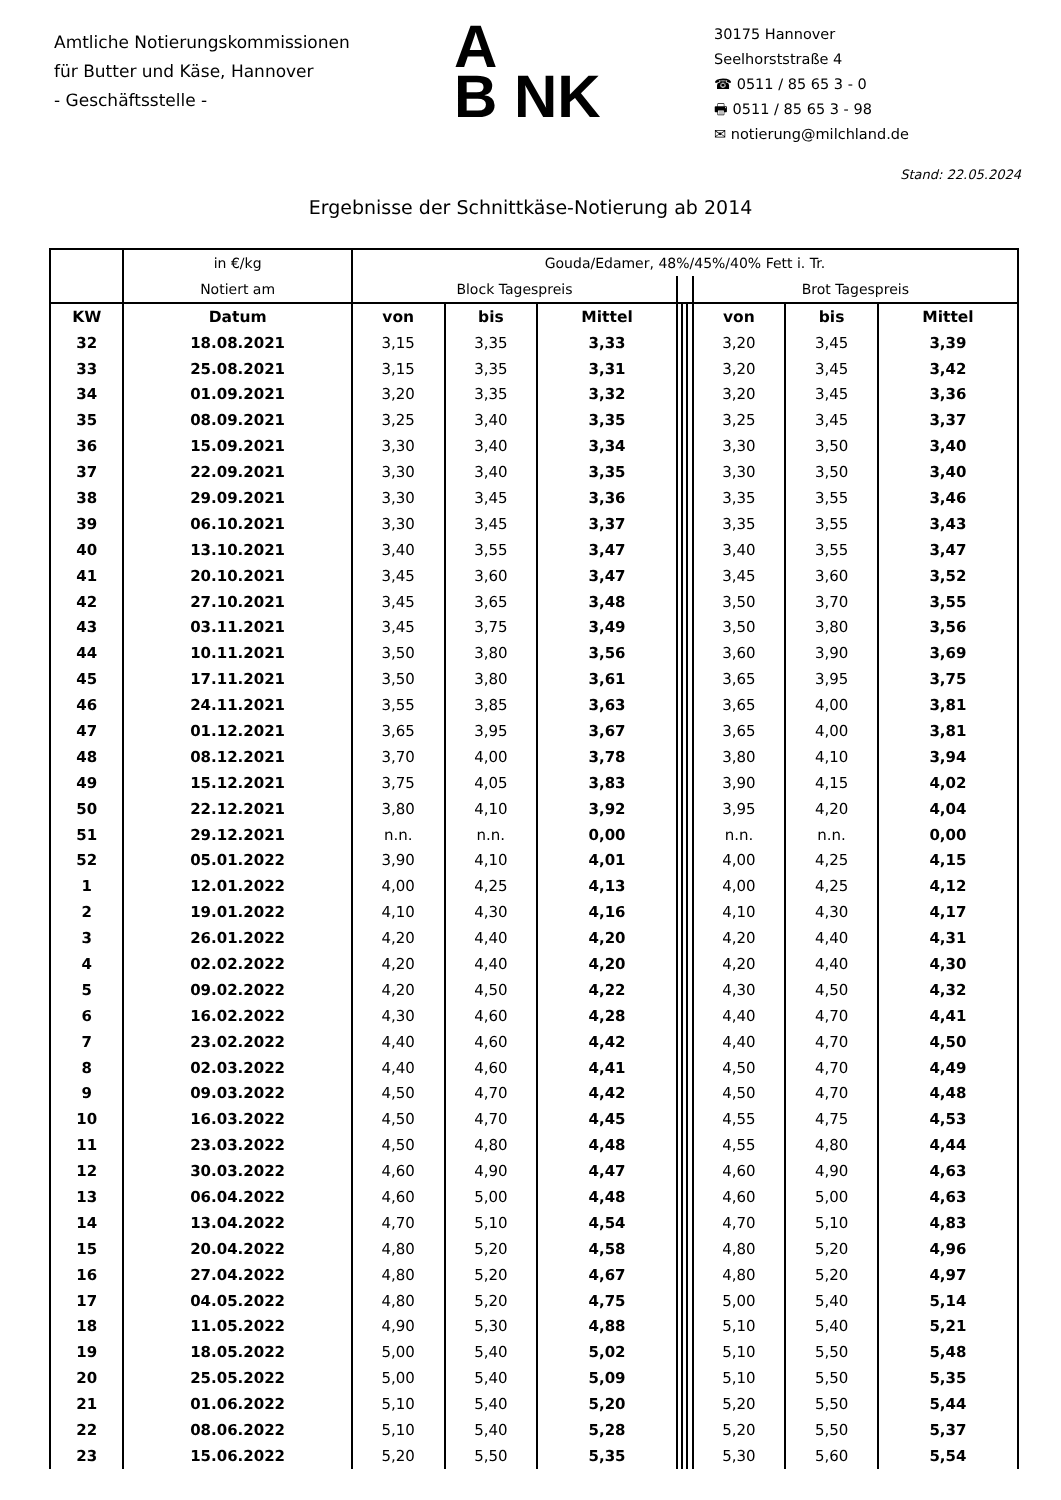Amtliche Notierungskommissionen
für Butter und Käse, Hannover
- Geschäftsstelle -
A
B NK
30175 Hannover
Seelhorststraße 4
☎ 0511 / 85 65 3 - 0
🖶 0511 / 85 65 3 - 98
✉ notierung@milchland.de
Stand: 22.05.2024
Ergebnisse der Schnittkäse-Notierung ab 2014
| | in €/kg | Gouda/Edamer, 48%/45%/40% Fett i. Tr. | | | | | | | | |
| --- | --- | --- | --- | --- | --- | --- | --- | --- | --- | --- |
| | Notiert am | Block Tagespreis | | | | | | Brot Tagespreis | | |
| KW | Datum | von | bis | Mittel | | | | von | bis | Mittel |
| 32 | 18.08.2021 | 3,15 | 3,35 | 3,33 | | | | 3,20 | 3,45 | 3,39 |
| 33 | 25.08.2021 | 3,15 | 3,35 | 3,31 | | | | 3,20 | 3,45 | 3,42 |
| 34 | 01.09.2021 | 3,20 | 3,35 | 3,32 | | | | 3,20 | 3,45 | 3,36 |
| 35 | 08.09.2021 | 3,25 | 3,40 | 3,35 | | | | 3,25 | 3,45 | 3,37 |
| 36 | 15.09.2021 | 3,30 | 3,40 | 3,34 | | | | 3,30 | 3,50 | 3,40 |
| 37 | 22.09.2021 | 3,30 | 3,40 | 3,35 | | | | 3,30 | 3,50 | 3,40 |
| 38 | 29.09.2021 | 3,30 | 3,45 | 3,36 | | | | 3,35 | 3,55 | 3,46 |
| 39 | 06.10.2021 | 3,30 | 3,45 | 3,37 | | | | 3,35 | 3,55 | 3,43 |
| 40 | 13.10.2021 | 3,40 | 3,55 | 3,47 | | | | 3,40 | 3,55 | 3,47 |
| 41 | 20.10.2021 | 3,45 | 3,60 | 3,47 | | | | 3,45 | 3,60 | 3,52 |
| 42 | 27.10.2021 | 3,45 | 3,65 | 3,48 | | | | 3,50 | 3,70 | 3,55 |
| 43 | 03.11.2021 | 3,45 | 3,75 | 3,49 | | | | 3,50 | 3,80 | 3,56 |
| 44 | 10.11.2021 | 3,50 | 3,80 | 3,56 | | | | 3,60 | 3,90 | 3,69 |
| 45 | 17.11.2021 | 3,50 | 3,80 | 3,61 | | | | 3,65 | 3,95 | 3,75 |
| 46 | 24.11.2021 | 3,55 | 3,85 | 3,63 | | | | 3,65 | 4,00 | 3,81 |
| 47 | 01.12.2021 | 3,65 | 3,95 | 3,67 | | | | 3,65 | 4,00 | 3,81 |
| 48 | 08.12.2021 | 3,70 | 4,00 | 3,78 | | | | 3,80 | 4,10 | 3,94 |
| 49 | 15.12.2021 | 3,75 | 4,05 | 3,83 | | | | 3,90 | 4,15 | 4,02 |
| 50 | 22.12.2021 | 3,80 | 4,10 | 3,92 | | | | 3,95 | 4,20 | 4,04 |
| 51 | 29.12.2021 | n.n. | n.n. | 0,00 | | | | n.n. | n.n. | 0,00 |
| 52 | 05.01.2022 | 3,90 | 4,10 | 4,01 | | | | 4,00 | 4,25 | 4,15 |
| 1 | 12.01.2022 | 4,00 | 4,25 | 4,13 | | | | 4,00 | 4,25 | 4,12 |
| 2 | 19.01.2022 | 4,10 | 4,30 | 4,16 | | | | 4,10 | 4,30 | 4,17 |
| 3 | 26.01.2022 | 4,20 | 4,40 | 4,20 | | | | 4,20 | 4,40 | 4,31 |
| 4 | 02.02.2022 | 4,20 | 4,40 | 4,20 | | | | 4,20 | 4,40 | 4,30 |
| 5 | 09.02.2022 | 4,20 | 4,50 | 4,22 | | | | 4,30 | 4,50 | 4,32 |
| 6 | 16.02.2022 | 4,30 | 4,60 | 4,28 | | | | 4,40 | 4,70 | 4,41 |
| 7 | 23.02.2022 | 4,40 | 4,60 | 4,42 | | | | 4,40 | 4,70 | 4,50 |
| 8 | 02.03.2022 | 4,40 | 4,60 | 4,41 | | | | 4,50 | 4,70 | 4,49 |
| 9 | 09.03.2022 | 4,50 | 4,70 | 4,42 | | | | 4,50 | 4,70 | 4,48 |
| 10 | 16.03.2022 | 4,50 | 4,70 | 4,45 | | | | 4,55 | 4,75 | 4,53 |
| 11 | 23.03.2022 | 4,50 | 4,80 | 4,48 | | | | 4,55 | 4,80 | 4,44 |
| 12 | 30.03.2022 | 4,60 | 4,90 | 4,47 | | | | 4,60 | 4,90 | 4,63 |
| 13 | 06.04.2022 | 4,60 | 5,00 | 4,48 | | | | 4,60 | 5,00 | 4,63 |
| 14 | 13.04.2022 | 4,70 | 5,10 | 4,54 | | | | 4,70 | 5,10 | 4,83 |
| 15 | 20.04.2022 | 4,80 | 5,20 | 4,58 | | | | 4,80 | 5,20 | 4,96 |
| 16 | 27.04.2022 | 4,80 | 5,20 | 4,67 | | | | 4,80 | 5,20 | 4,97 |
| 17 | 04.05.2022 | 4,80 | 5,20 | 4,75 | | | | 5,00 | 5,40 | 5,14 |
| 18 | 11.05.2022 | 4,90 | 5,30 | 4,88 | | | | 5,10 | 5,40 | 5,21 |
| 19 | 18.05.2022 | 5,00 | 5,40 | 5,02 | | | | 5,10 | 5,50 | 5,48 |
| 20 | 25.05.2022 | 5,00 | 5,40 | 5,09 | | | | 5,10 | 5,50 | 5,35 |
| 21 | 01.06.2022 | 5,10 | 5,40 | 5,20 | | | | 5,20 | 5,50 | 5,44 |
| 22 | 08.06.2022 | 5,10 | 5,40 | 5,28 | | | | 5,20 | 5,50 | 5,37 |
| 23 | 15.06.2022 | 5,20 | 5,50 | 5,35 | | | | 5,30 | 5,60 | 5,54 |